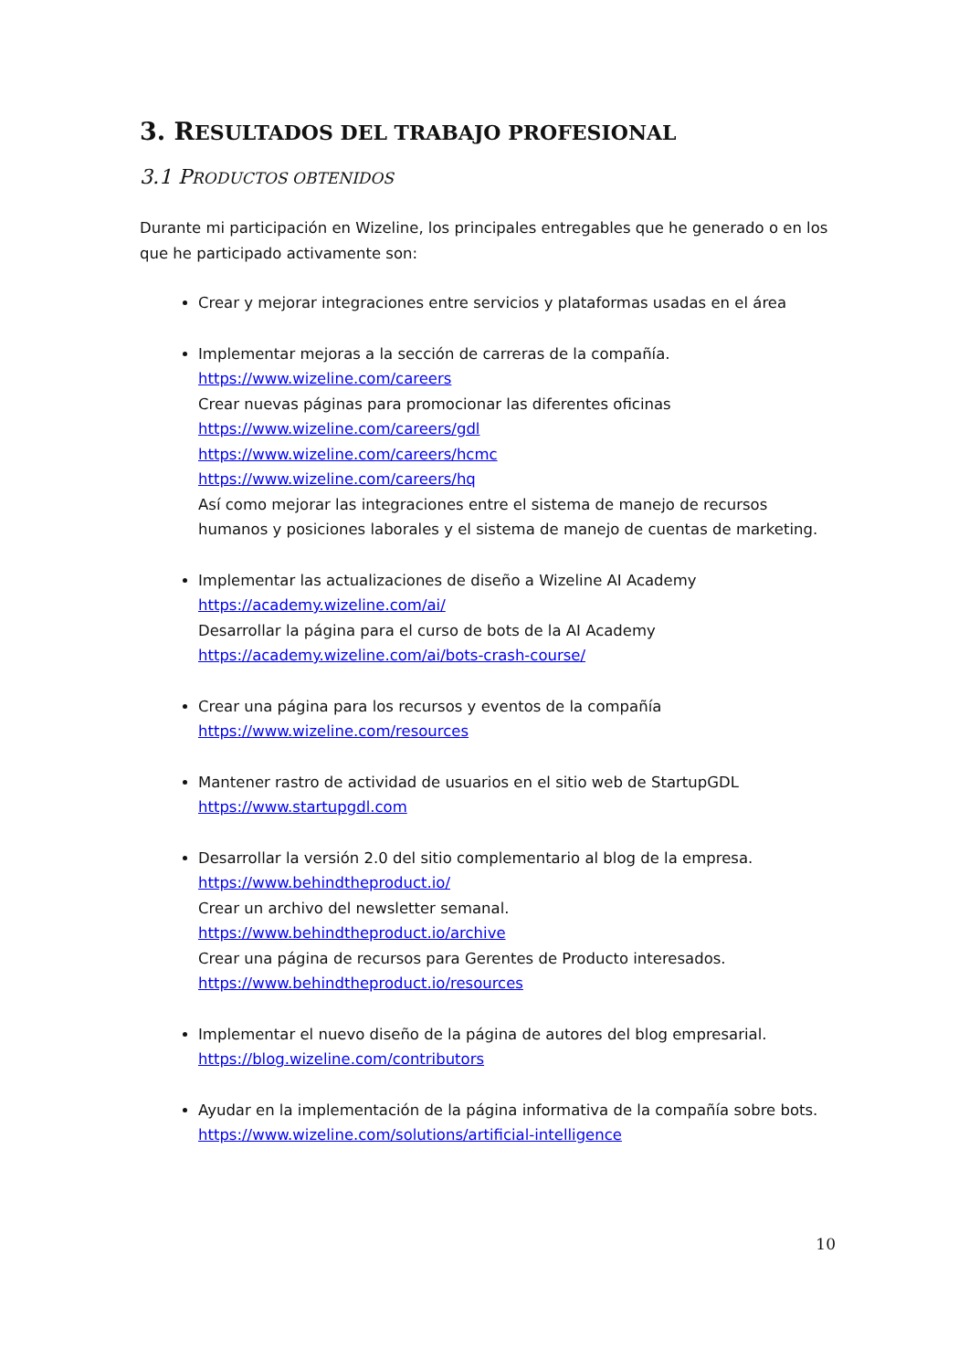3. RESULTADOS DEL TRABAJO PROFESIONAL
3.1 PRODUCTOS OBTENIDOS
Durante mi participación en Wizeline, los principales entregables que he generado o en los que he participado activamente son:
Crear y mejorar integraciones entre servicios y plataformas usadas en el área
Implementar mejoras a la sección de carreras de la compañía.
https://www.wizeline.com/careers
Crear nuevas páginas para promocionar las diferentes oficinas
https://www.wizeline.com/careers/gdl
https://www.wizeline.com/careers/hcmc
https://www.wizeline.com/careers/hq
Así como mejorar las integraciones entre el sistema de manejo de recursos humanos y posiciones laborales y el sistema de manejo de cuentas de marketing.
Implementar las actualizaciones de diseño a Wizeline AI Academy
https://academy.wizeline.com/ai/
Desarrollar la página para el curso de bots de la AI Academy
https://academy.wizeline.com/ai/bots-crash-course/
Crear una página para los recursos y eventos de la compañía
https://www.wizeline.com/resources
Mantener rastro de actividad de usuarios en el sitio web de StartupGDL
https://www.startupgdl.com
Desarrollar la versión 2.0 del sitio complementario al blog de la empresa.
https://www.behindtheproduct.io/
Crear un archivo del newsletter semanal.
https://www.behindtheproduct.io/archive
Crear una página de recursos para Gerentes de Producto interesados.
https://www.behindtheproduct.io/resources
Implementar el nuevo diseño de la página de autores del blog empresarial.
https://blog.wizeline.com/contributors
Ayudar en la implementación de la página informativa de la compañía sobre bots.
https://www.wizeline.com/solutions/artificial-intelligence
10